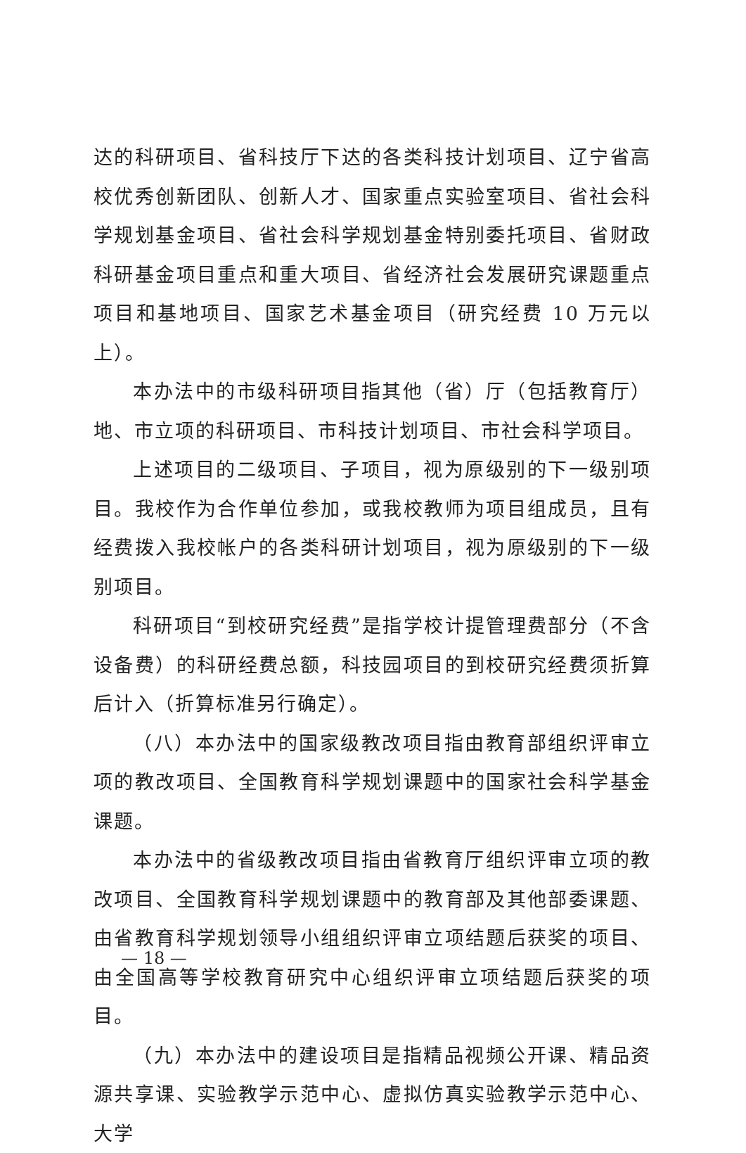达的科研项目、省科技厅下达的各类科技计划项目、辽宁省高校优秀创新团队、创新人才、国家重点实验室项目、省社会科学规划基金项目、省社会科学规划基金特别委托项目、省财政科研基金项目重点和重大项目、省经济社会发展研究课题重点项目和基地项目、国家艺术基金项目（研究经费 10 万元以上）。
本办法中的市级科研项目指其他（省）厅（包括教育厅）地、市立项的科研项目、市科技计划项目、市社会科学项目。
上述项目的二级项目、子项目，视为原级别的下一级别项目。我校作为合作单位参加，或我校教师为项目组成员，且有经费拨入我校帐户的各类科研计划项目，视为原级别的下一级别项目。
科研项目“到校研究经费”是指学校计提管理费部分（不含设备费）的科研经费总额，科技园项目的到校研究经费须折算后计入（折算标准另行确定）。
（八）本办法中的国家级教改项目指由教育部组织评审立项的教改项目、全国教育科学规划课题中的国家社会科学基金课题。
本办法中的省级教改项目指由省教育厅组织评审立项的教改项目、全国教育科学规划课题中的教育部及其他部委课题、由省教育科学规划领导小组组织评审立项结题后获奖的项目、由全国高等学校教育研究中心组织评审立项结题后获奖的项目。
（九）本办法中的建设项目是指精品视频公开课、精品资源共享课、实验教学示范中心、虚拟仿真实验教学示范中心、大学
— 18 —